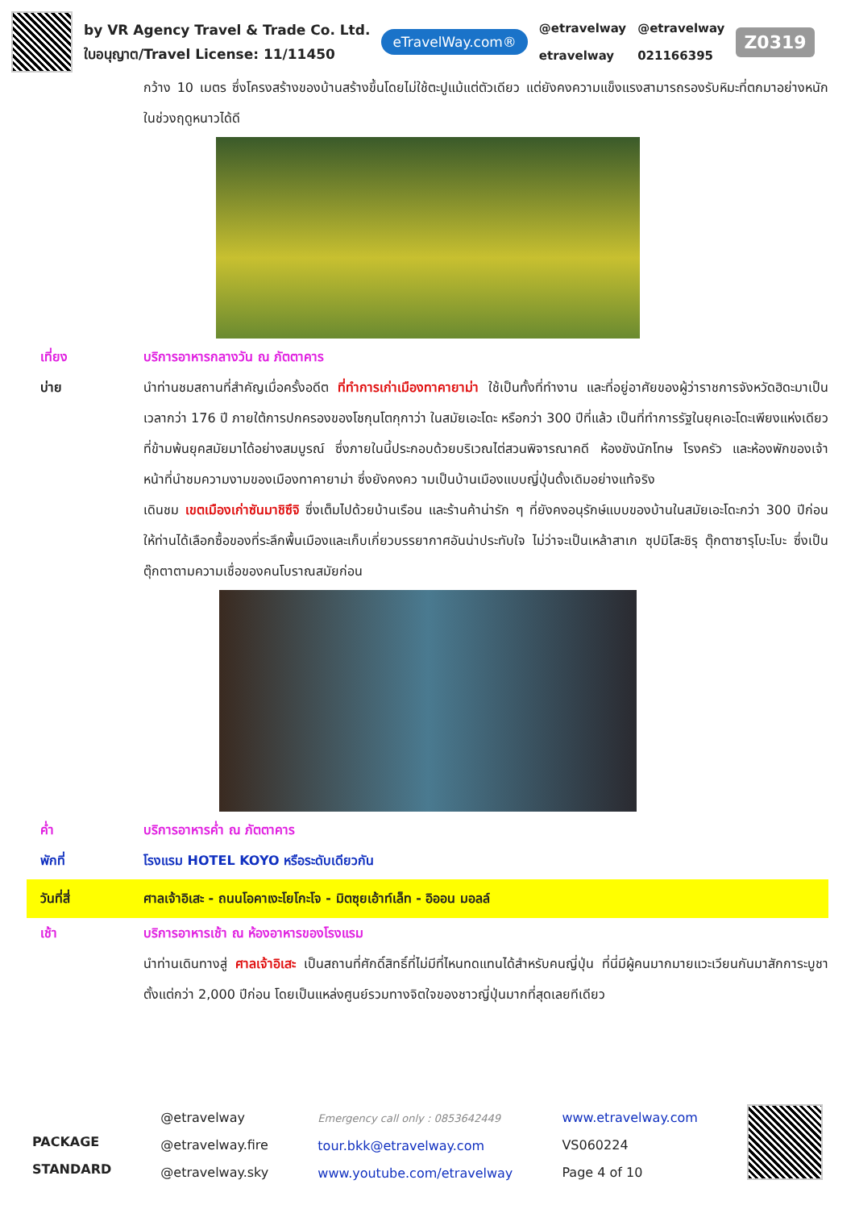by VR Agency Travel & Trade Co. Ltd.
ใบอนุญาต/Travel License: 11/11450
eTravelWay.com®
@etravelway
etravelway
@etravelway
021166395
Z0319
กว้าง 10 เมตร ซึ่งโครงสร้างของบ้านสร้างขึ้นโดยไม่ใช้ตะปูแม้แต่ตัวเดียว แต่ยังคงความแข็งแรงสามารถรองรับหิมะที่ตกมาอย่างหนักในช่วงฤดูหนาวได้ดี
เที่ยง บริการอาหารกลางวัน ณ ภัตตาคาร
บ่าย นำท่านชมสถานที่สำคัญเมื่อครั้งอดีต ที่ทำการเก่าเมืองทาคายาม่า ใช้เป็นทั้งที่ทำงาน และที่อยู่อาศัยของผู้ว่าราชการจังหวัดฮิดะมาเป็นเวลากว่า 176 ปี ภายใต้การปกครองของโชกุนโตกุกาว่า ในสมัยเอะโดะ หรือกว่า 300 ปีที่แล้ว เป็นที่ทำการรัฐในยุคเอะโดะเพียงแห่งเดียวที่ข้ามพ้นยุคสมัยมาได้อย่างสมบูรณ์ ซึ่งภายในนี้ประกอบด้วยบริเวณไต่สวนพิจารณาคดี ห้องขังนักโทษ โรงครัว และห้องพักของเจ้าหน้าที่นำชมความงามของเมืองทาคายาม่า ซึ่งยังคงคว ามเป็นบ้านเมืองแบบญี่ปุ่นดั้งเดิมอย่างแท้จริง
เดินชม เขตเมืองเก่าซันมาชิซึจิ ซึ่งเต็มไปด้วยบ้านเรือน และร้านค้าน่ารัก ๆ ที่ยังคงอนุรักษ์แบบของบ้านในสมัยเอะโดะกว่า 300 ปีก่อน ให้ท่านได้เลือกซื้อของที่ระลึกพื้นเมืองและเก็บเกี่ยวบรรยากาศอันน่าประทับใจ ไม่ว่าจะเป็นเหล้าสาเก ซุปมิโสะชิรุ ตุ๊กตาซารุโบะโบะ ซึ่งเป็นตุ๊กตาตามความเชื่อของคนโบราณสมัยก่อน
ค่ำ บริการอาหารค่ำ ณ ภัตตาคาร
พักที่ โรงแรม HOTEL KOYO หรือระดับเดียวกัน
วันที่สี่ ศาลเจ้าอิเสะ - ถนนโอคาเงะโยโกะโจ - มิตซุยเอ้าท์เล็ท - อิออน มอลล์
เช้า บริการอาหารเช้า ณ ห้องอาหารของโรงแรม
นำท่านเดินทางสู่ ศาลเจ้าอิเสะ เป็นสถานที่ศักดิ์สิทธิ์ที่ไม่มีที่ไหนทดแทนได้สำหรับคนญี่ปุ่น ที่นี่มีผู้คนมากมายแวะเวียนกันมาสักการะบูชาตั้งแต่กว่า 2,000 ปีก่อน โดยเป็นแหล่งศูนย์รวมทางจิตใจของชาวญี่ปุ่นมากที่สุดเลยทีเดียว
PACKAGE
STANDARD
@etravelway
@etravelway.fire
@etravelway.sky
Emergency call only : 0853642449
tour.bkk@etravelway.com
www.youtube.com/etravelway
www.etravelway.com
VS060224
Page 4 of 10